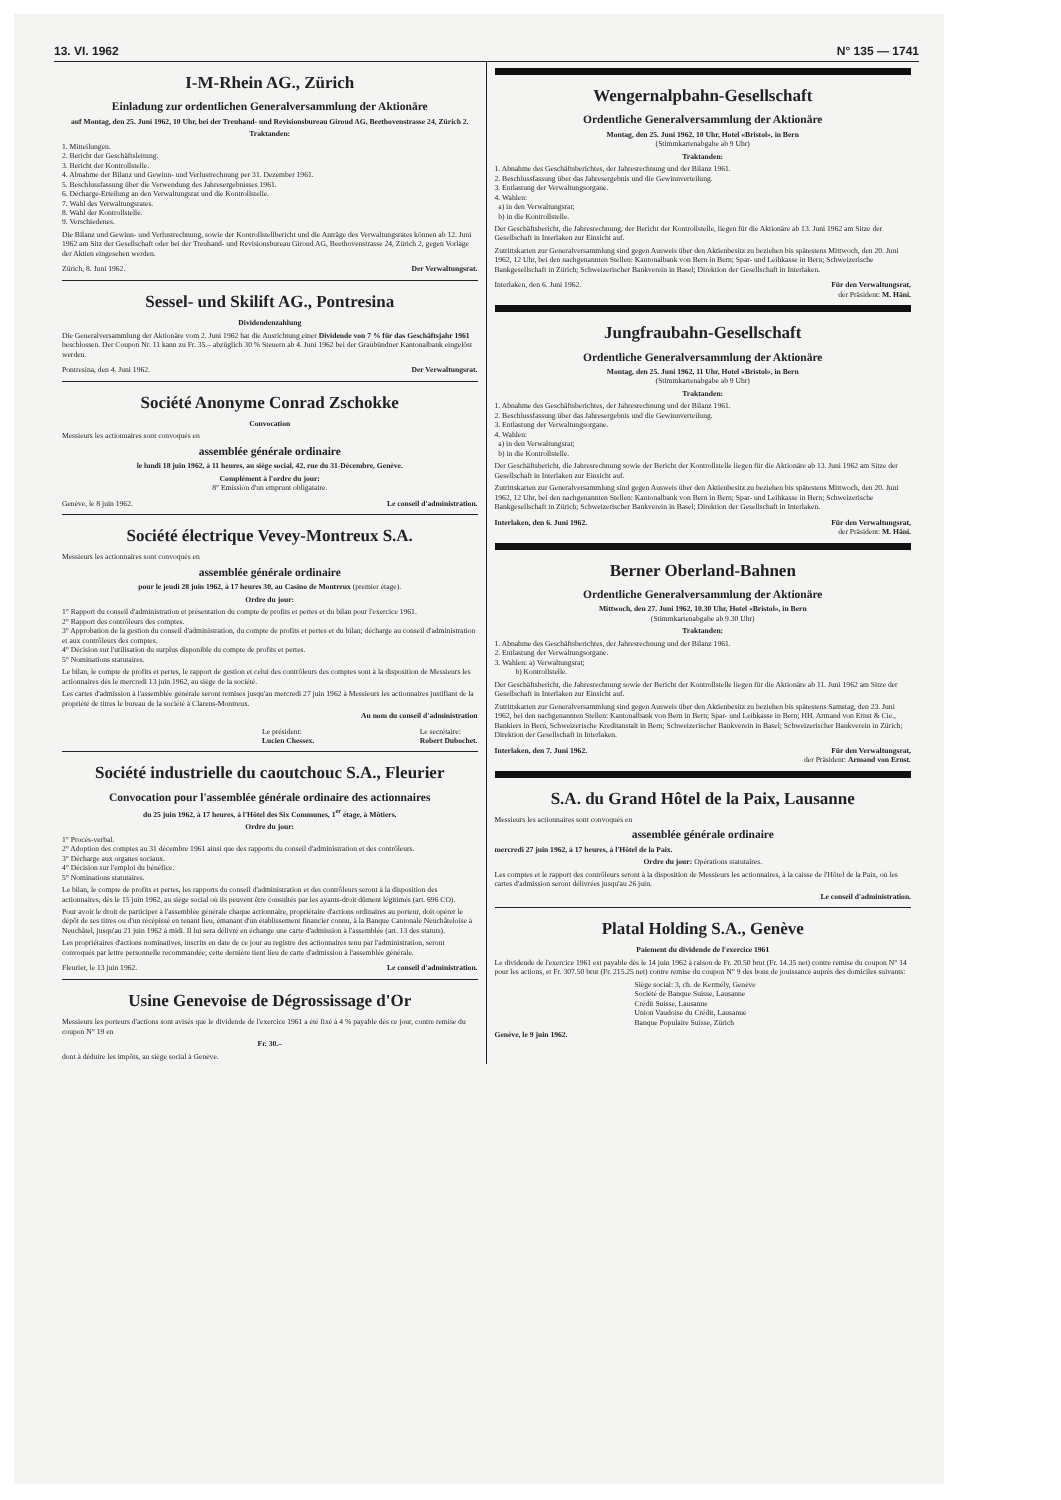13. VI. 1962 N° 135 — 1741
I-M-Rhein AG., Zürich
Einladung zur ordentlichen Generalversammlung der Aktionäre
auf Montag, den 25. Juni 1962, 10 Uhr, bei der Treuhand- und Revisionsbureau Giroud AG, Beethovenstrasse 24, Zürich 2.
Traktanden:
1. Mitteilungen.
2. Bericht der Geschäftsleitung.
3. Bericht der Kontrollstelle.
4. Abnahme der Bilanz und Gewinn- und Verlustrechnung per 31. Dezember 1961.
5. Beschlussfassung über die Verwendung des Jahresergebnisses 1961.
6. Décharge-Erteilung an den Verwaltungsrat und die Kontrollstelle.
7. Wahl des Verwaltungsrates.
8. Wahl der Kontrollstelle.
9. Verschiedenes.
Die Bilanz und Gewinn- und Verlustrechnung, sowie der Kontrollstellbericht und die Anträge des Verwaltungsrates können ab 12. Juni 1962 am Sitz der Gesellschaft oder bei der Treuhand- und Revisionsbureau Giroud AG, Beethovenstrasse 24, Zürich 2, gegen Vorlage der Aktien eingesehen werden.
Zürich, 8. Juni 1962. Der Verwaltungsrat.
Sessel- und Skilift AG., Pontresina
Dividendenzahlung
Die Generalversammlung der Aktionäre vom 2. Juni 1962 hat die Ausrichtung einer Dividende von 7 % für das Geschäftsjahr 1961 beschlossen. Der Coupon Nr. 11 kann zu Fr. 35.– abzüglich 30 % Steuern ab 4. Juni 1962 bei der Graubündner Kantonalbank eingelöst werden.
Pontresina, den 4. Juni 1962. Der Verwaltungsrat.
Société Anonyme Conrad Zschokke
Convocation
Messieurs les actionnaires sont convoqués en
assemblée générale ordinaire
le lundi 18 juin 1962, à 11 heures, au siège social, 42, rue du 31-Décembre, Genève.
Complément à l'ordre du jour:
8° Emission d'un emprunt obligataire.
Genève, le 8 juin 1962. Le conseil d'administration.
Société électrique Vevey-Montreux S.A.
Messieurs les actionnaires sont convoqués en
assemblée générale ordinaire
pour le jeudi 28 juin 1962, à 17 heures 30, au Casino de Montreux (premier étage).
Ordre du jour:
1° Rapport du conseil d'administration et présentation du compte de profits et pertes et du bilan pour l'exercice 1961.
2° Rapport des contrôleurs des comptes.
3° Approbation de la gestion du conseil d'administration, du compte de profits et pertes et du bilan; décharge au conseil d'administration et aux contrôleurs des comptes.
4° Décision sur l'utilisation du surplus disponible du compte de profits et pertes.
5° Nominations statutaires.
Le bilan, le compte de profits et pertes, le rapport de gestion et celui des contrôleurs des comptes sont à la disposition de Messieurs les actionnaires dès le mercredi 13 juin 1962, au siège de la société.
Les cartes d'admission à l'assemblée générale seront remises jusqu'au mercredi 27 juin 1962 à Messieurs les actionnaires justifiant de la propriété de titres le bureau de la société à Clarens-Montreux.
Au nom du conseil d'administration
Le président:
Lucien Chessex. Le secrétaire:
Robert Dubochet.
Société industrielle du caoutchouc S.A., Fleurier
Convocation pour l'assemblée générale ordinaire des actionnaires
du 25 juin 1962, à 17 heures, à l'Hôtel des Six Communes, 1<sup>er</sup> étage, à Môtiers.
Ordre du jour:
1° Procès-verbal.
2° Adoption des comptes au 31 décembre 1961 ainsi que des rapports du conseil d'administration et des contrôleurs.
3° Décharge aux organes sociaux.
4° Décision sur l'emploi du bénéfice.
5° Nominations statutaires.
Le bilan, le compte de profits et pertes, les rapports du conseil d'administration et des contrôleurs seront à la disposition des actionnaires, dès le 15 juin 1962, au siège social où ils peuvent être consultés par les ayants-droit dûment légitimés (art. 696 CO).
Pour avoir le droit de participer à l'assemblée générale chaque actionnaire, propriétaire d'actions ordinaires au porteur, doit opérer le dépôt de ses titres ou d'un récépissé en tenant lieu, émanant d'un établissement financier connu, à la Banque Cantonale Neuchâteloise à Neuchâtel, jusqu'au 21 juin 1962 à midi. Il lui sera délivré en échange une carte d'admission à l'assemblée (art. 13 des statuts).
Les propriétaires d'actions nominatives, inscrits en date de ce jour au registre des actionnaires tenu par l'administration, seront convoqués par lettre personnelle recommandée; cette dernière tient lieu de carte d'admission à l'assemblée générale.
Fleurier, le 13 juin 1962. Le conseil d'administration.
Usine Genevoise de Dégrossissage d'Or
Messieurs les porteurs d'actions sont avisés que le dividende de l'exercice 1961 a été fixé à 4 % payable dès ce jour, contre remise du coupon N° 19 en
Fr. 30.–
dont à déduire les impôts, au siège social à Genève.
Wengernalpbahn-Gesellschaft
Ordentliche Generalversammlung der Aktionäre
Montag, den 25. Juni 1962, 10 Uhr, Hotel «Bristol», in Bern
(Stimmkartenabgabe ab 9 Uhr)
Traktanden:
1. Abnahme des Geschäftsberichtes, der Jahresrechnung und der Bilanz 1961.
2. Beschlussfassung über das Jahresergebnis und die Gewinnverteilung.
3. Entlastung der Verwaltungsorgane.
4. Wahlen:
a) in den Verwaltungsrat;
b) in die Kontrollstelle.
Der Geschäftsbericht, die Jahresrechnung, der Bericht der Kontrollstelle, liegen für die Aktionäre ab 13. Juni 1962 am Sitze der Gesellschaft in Interlaken zur Einsicht auf.
Zutrittskarten zur Generalversammlung sind gegen Ausweis über den Aktienbesitz zu beziehen bis spätestens Mittwoch, den 20. Juni 1962, 12 Uhr, bei den nachgenannten Stellen: Kantonalbank von Bern in Bern; Spar- und Leihkasse in Bern; Schweizerische Bankgesellschaft in Zürich; Schweizerischer Bankverein in Basel; Direktion der Gesellschaft in Interlaken.
Interlaken, den 6. Juni 1962. Für den Verwaltungsrat,
der Präsident: M. Häni.
Jungfraubahn-Gesellschaft
Ordentliche Generalversammlung der Aktionäre
Montag, den 25. Juni 1962, 11 Uhr, Hotel «Bristol», in Bern
(Stimmkartenabgabe ab 9 Uhr)
Traktanden:
1. Abnahme des Geschäftsberichtes, der Jahresrechnung und der Bilanz 1961.
2. Beschlussfassung über das Jahresergebnis und die Gewinnverteilung.
3. Entlastung der Verwaltungsorgane.
4. Wahlen:
a) in den Verwaltungsrat;
b) in die Kontrollstelle.
Der Geschäftsbericht, die Jahresrechnung sowie der Bericht der Kontrollstelle liegen für die Aktionäre ab 13. Juni 1962 am Sitze der Gesellschaft in Interlaken zur Einsicht auf.
Zutrittskarten zur Generalversammlung sind gegen Ausweis über den Aktienbesitz zu beziehen bis spätestens Mittwoch, den 20. Juni 1962, 12 Uhr, bei den nachgenannten Stellen: Kantonalbank von Bern in Bern; Spar- und Leihkasse in Bern; Schweizerische Bankgesellschaft in Zürich; Schweizerischer Bankverein in Basel; Direktion der Gesellschaft in Interlaken.
Interlaken, den 6. Juni 1962. Für den Verwaltungsrat,
der Präsident: M. Häni.
Berner Oberland-Bahnen
Ordentliche Generalversammlung der Aktionäre
Mittwoch, den 27. Juni 1962, 10.30 Uhr, Hotel «Bristol», in Bern
(Stimmkartenabgabe ab 9.30 Uhr)
Traktanden:
1. Abnahme des Geschäftsberichtes, der Jahresrechnung und der Bilanz 1961.
2. Entlastung der Verwaltungsorgane.
3. Wahlen: a) Verwaltungsrat;
b) Kontrollstelle.
Der Geschäftsbericht, die Jahresrechnung sowie der Bericht der Kontrollstelle liegen für die Aktionäre ab 11. Juni 1962 am Sitze der Gesellschaft in Interlaken zur Einsicht auf.
Zutrittskarten zur Generalversammlung sind gegen Ausweis über den Aktienbesitz zu beziehen bis spätestens Samstag, den 23. Juni 1962, bei den nachgenannten Stellen: Kantonalbank von Bern in Bern; Spar- und Leihkasse in Bern; HH. Armand von Ernst & Cie., Bankiers in Bern, Schweizerische Kreditanstalt in Bern; Schweizerischer Bankverein in Basel; Schweizerischer Bankverein in Zürich; Direktion der Gesellschaft in Interlaken.
Interlaken, den 7. Juni 1962. Für den Verwaltungsrat,
der Präsident: Armand von Ernst.
S.A. du Grand Hôtel de la Paix, Lausanne
Messieurs les actionnaires sont convoqués en
assemblée générale ordinaire
mercredi 27 juin 1962, à 17 heures, à l'Hôtel de la Paix.
Ordre du jour: Opérations statutaires.
Les comptes et le rapport des contrôleurs seront à la disposition de Messieurs les actionnaires, à la caisse de l'Hôtel de la Paix, où les cartes d'admission seront délivrées jusqu'au 26 juin.
Le conseil d'administration.
Platal Holding S.A., Genève
Paiement du dividende de l'exercice 1961
Le dividende de l'exercice 1961 est payable dès le 14 juin 1962 à raison de Fr. 20.50 brut (Fr. 14.35 net) contre remise du coupon N° 14 pour les actions, et Fr. 307.50 brut (Fr. 215.25 net) contre remise du coupon N° 9 des bons de jouissance auprès des domiciles suivants:
Siège social: 3, ch. de Kermély, Genève
Société de Banque Suisse, Lausanne
Crédit Suisse, Lausanne
Union Vaudoise du Crédit, Lausanne
Banque Populaire Suisse, Zürich
Genève, le 9 juin 1962.